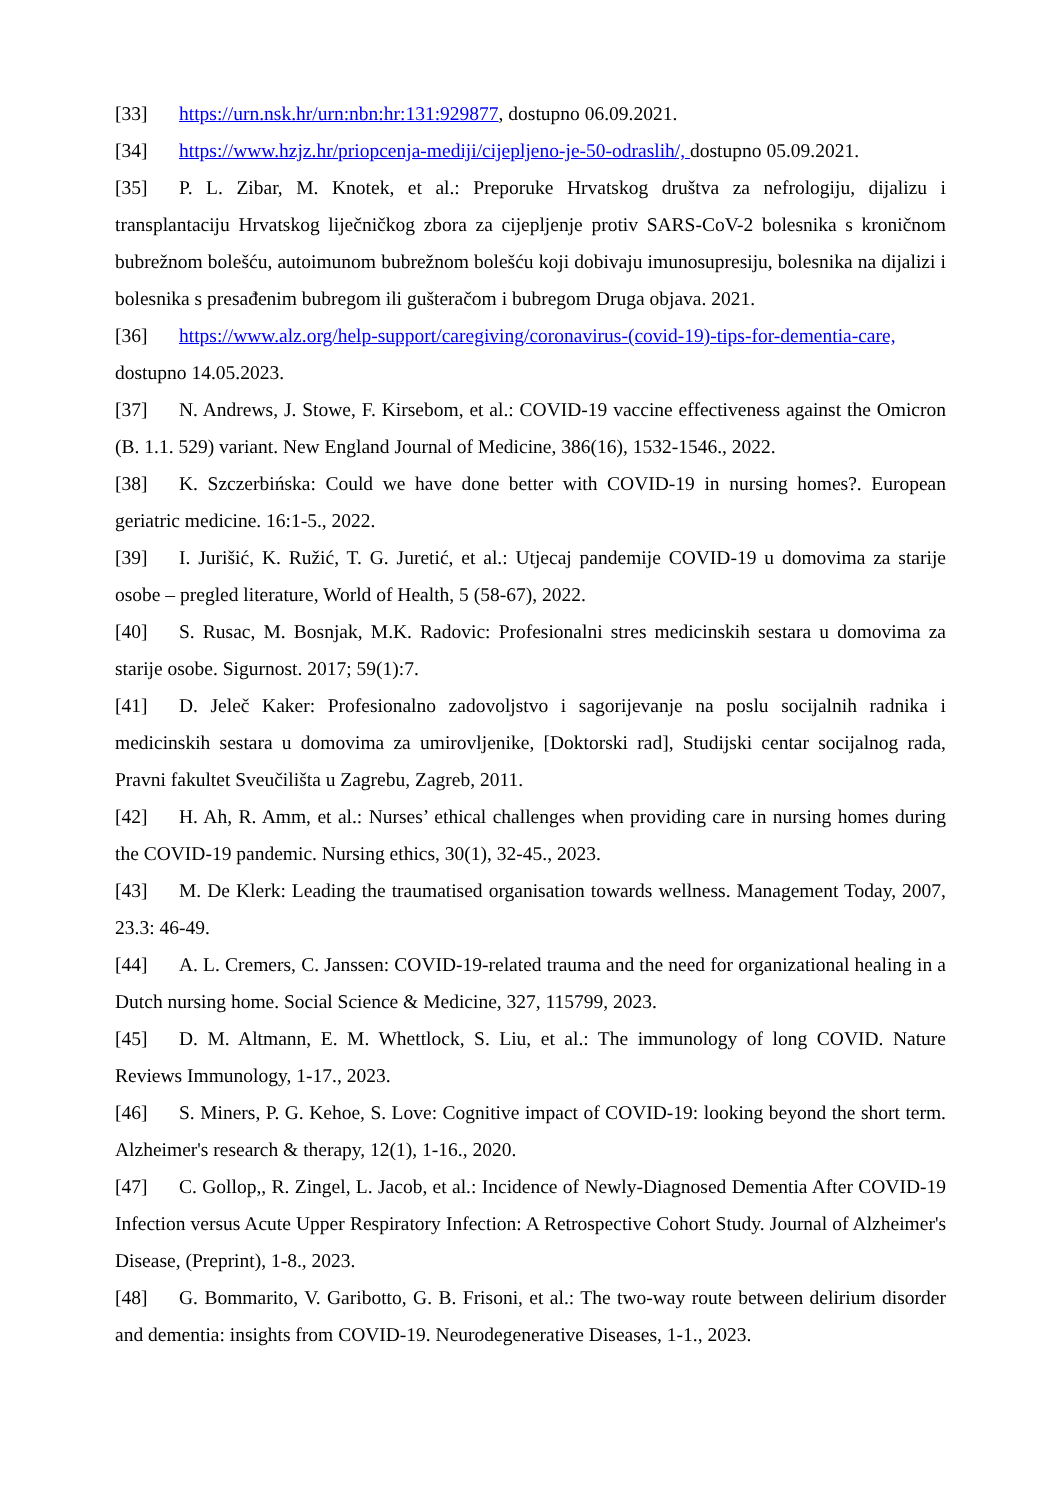[33] https://urn.nsk.hr/urn:nbn:hr:131:929877, dostupno 06.09.2021.
[34] https://www.hzjz.hr/priopcenja-mediji/cijepljeno-je-50-odraslih/, dostupno 05.09.2021.
[35] P. L. Zibar, M. Knotek, et al.: Preporuke Hrvatskog društva za nefrologiju, dijalizu i transplantaciju Hrvatskog liječničkog zbora za cijepljenje protiv SARS-CoV-2 bolesnika s kroničnom bubrežnom bolešću, autoimunom bubrežnom bolešću koji dobivaju imunosupresiju, bolesnika na dijalizi i bolesnika s presađenim bubregom ili gušteračom i bubregom Druga objava. 2021.
[36] https://www.alz.org/help-support/caregiving/coronavirus-(covid-19)-tips-for-dementia-care, dostupno 14.05.2023.
[37] N. Andrews, J. Stowe, F. Kirsebom, et al.: COVID-19 vaccine effectiveness against the Omicron (B. 1.1. 529) variant. New England Journal of Medicine, 386(16), 1532-1546., 2022.
[38] K. Szczerbińska: Could we have done better with COVID-19 in nursing homes?. European geriatric medicine. 16:1-5., 2022.
[39] I. Jurišić, K. Ružić, T. G. Juretić, et al.: Utjecaj pandemije COVID-19 u domovima za starije osobe – pregled literature, World of Health, 5 (58-67), 2022.
[40] S. Rusac, M. Bosnjak, M.K. Radovic: Profesionalni stres medicinskih sestara u domovima za starije osobe. Sigurnost. 2017; 59(1):7.
[41] D. Jeleč Kaker: Profesionalno zadovoljstvo i sagorijevanje na poslu socijalnih radnika i medicinskih sestara u domovima za umirovljenike, [Doktorski rad], Studijski centar socijalnog rada, Pravni fakultet Sveučilišta u Zagrebu, Zagreb, 2011.
[42] H. Ah, R. Amm, et al.: Nurses’ ethical challenges when providing care in nursing homes during the COVID-19 pandemic. Nursing ethics, 30(1), 32-45., 2023.
[43] M. De Klerk: Leading the traumatised organisation towards wellness. Management Today, 2007, 23.3: 46-49.
[44] A. L. Cremers, C. Janssen: COVID-19-related trauma and the need for organizational healing in a Dutch nursing home. Social Science & Medicine, 327, 115799, 2023.
[45] D. M. Altmann, E. M. Whettlock, S. Liu, et al.: The immunology of long COVID. Nature Reviews Immunology, 1-17., 2023.
[46] S. Miners, P. G. Kehoe, S. Love: Cognitive impact of COVID-19: looking beyond the short term. Alzheimer's research & therapy, 12(1), 1-16., 2020.
[47] C. Gollop,, R. Zingel, L. Jacob, et al.: Incidence of Newly-Diagnosed Dementia After COVID-19 Infection versus Acute Upper Respiratory Infection: A Retrospective Cohort Study. Journal of Alzheimer's Disease, (Preprint), 1-8., 2023.
[48] G. Bommarito, V. Garibotto, G. B. Frisoni, et al.: The two-way route between delirium disorder and dementia: insights from COVID-19. Neurodegenerative Diseases, 1-1., 2023.